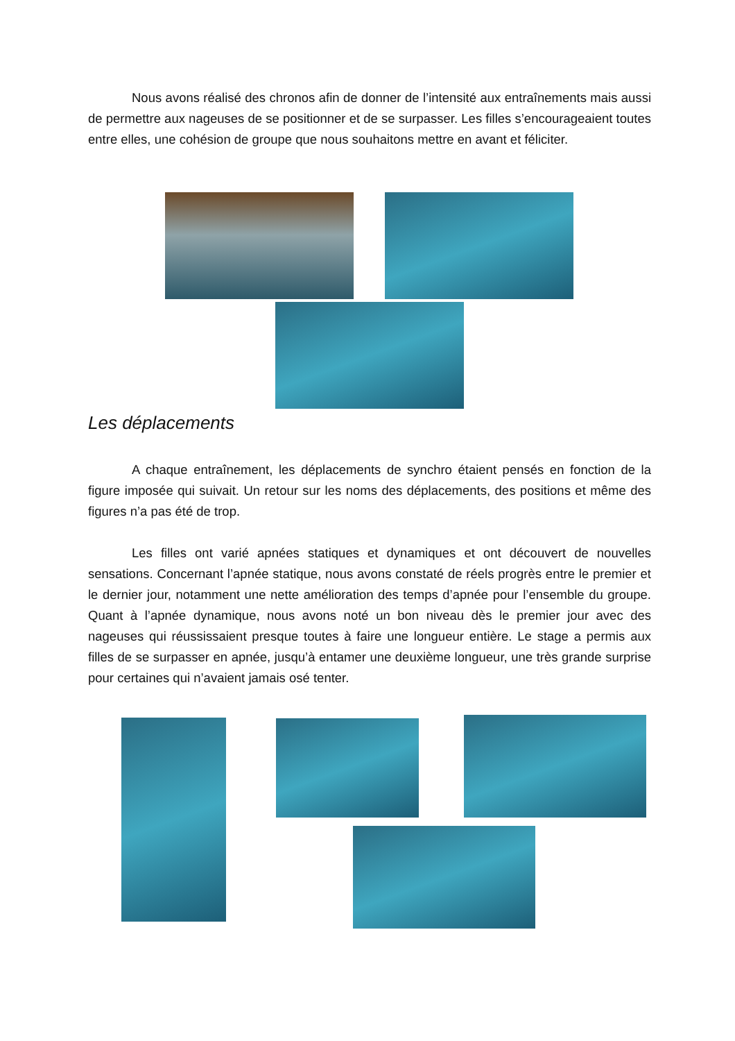Nous avons réalisé des chronos afin de donner de l’intensité aux entraînements mais aussi de permettre aux nageuses de se positionner et de se surpasser. Les filles s’encourageaient toutes entre elles, une cohésion de groupe que nous souhaitons mettre en avant et féliciter.
Les déplacements
A chaque entraînement, les déplacements de synchro étaient pensés en fonction de la figure imposée qui suivait. Un retour sur les noms des déplacements, des positions et même des figures n’a pas été de trop.
Les filles ont varié apnées statiques et dynamiques et ont découvert de nouvelles sensations. Concernant l’apnée statique, nous avons constaté de réels progrès entre le premier et le dernier jour, notamment une nette amélioration des temps d’apnée pour l’ensemble du groupe. Quant à l’apnée dynamique, nous avons noté un bon niveau dès le premier jour avec des nageuses qui réussissaient presque toutes à faire une longueur entière. Le stage a permis aux filles de se surpasser en apnée, jusqu’à entamer une deuxième longueur, une très grande surprise pour certaines qui n’avaient jamais osé tenter.